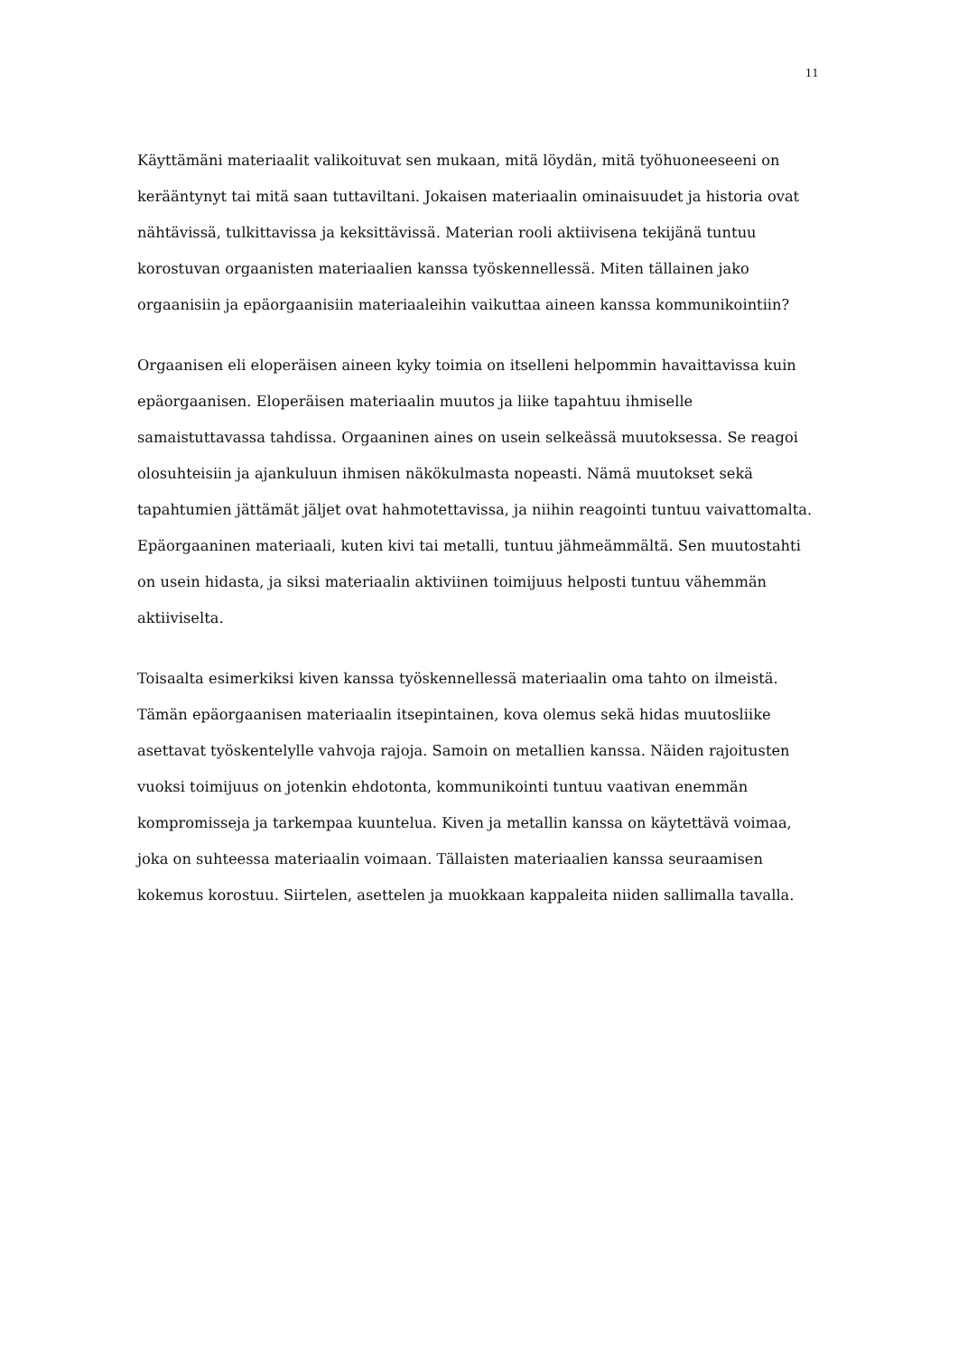11
Käyttämäni materiaalit valikoituvat sen mukaan, mitä löydän, mitä työhuoneeseeni on kerääntynyt tai mitä saan tuttaviltani. Jokaisen materiaalin ominaisuudet ja historia ovat nähtävissä, tulkittavissa ja keksittävissä. Materian rooli aktiivisena tekijänä tuntuu korostuvan orgaanisten materiaalien kanssa työskennellessä. Miten tällainen jako orgaanisiin ja epäorgaanisiin materiaaleihin vaikuttaa aineen kanssa kommunikointiin?
Orgaanisen eli eloperäisen aineen kyky toimia on itselleni helpommin havaittavissa kuin epäorgaanisen. Eloperäisen materiaalin muutos ja liike tapahtuu ihmiselle samaistuttavassa tahdissa. Orgaaninen aines on usein selkeässä muutoksessa. Se reagoi olosuhteisiin ja ajankuluun ihmisen näkökulmasta nopeasti. Nämä muutokset sekä tapahtumien jättämät jäljet ovat hahmotettavissa, ja niihin reagointi tuntuu vaivattomalta. Epäorgaaninen materiaali, kuten kivi tai metalli, tuntuu jähmeämmältä. Sen muutostahti on usein hidasta, ja siksi materiaalin aktiviinen toimijuus helposti tuntuu vähemmän aktiiviselta.
Toisaalta esimerkiksi kiven kanssa työskennellessä materiaalin oma tahto on ilmeistä. Tämän epäorgaanisen materiaalin itsepintainen, kova olemus sekä hidas muutosliike asettavat työskentelylle vahvoja rajoja. Samoin on metallien kanssa. Näiden rajoitusten vuoksi toimijuus on jotenkin ehdotonta, kommunikointi tuntuu vaativan enemmän kompromisseja ja tarkempaa kuuntelua. Kiven ja metallin kanssa on käytettävä voimaa, joka on suhteessa materiaalin voimaan. Tällaisten materiaalien kanssa seuraamisen kokemus korostuu. Siirtelen, asettelen ja muokkaan kappaleita niiden sallimalla tavalla.